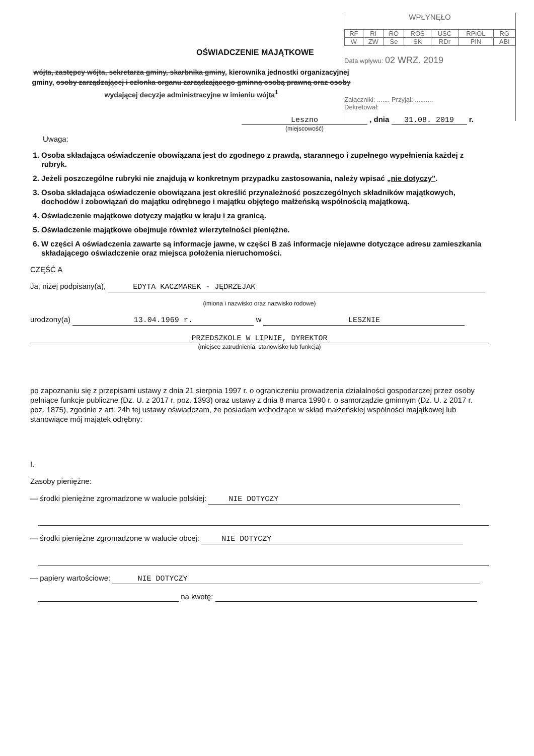WPŁYNĘŁO
| RF | RI | RO | ROS | USC | RPiOL | RG |
| W | ZW | Se | SK | RDr | PIN | ABI |
Data wpływu: 02 WRZ. 2019
Załączniki: ....... Przyjął: ..........
Dekretował:
OŚWIADCZENIE MAJĄTKOWE
wójta, zastępcy wójta, sekretarza gminy, skarbnika gminy, kierownika jednostki organizacyjnej gminy, osoby zarządzającej i członka organu zarządzającego gminną osobą prawną oraz osoby wydającej decyzje administracyjne w imieniu wójta<sup>1</sup>
Leszno , dnia 31.08. 2019 r.
(miejscowość)
Uwaga:
1. Osoba składająca oświadczenie obowiązana jest do zgodnego z prawdą, starannego i zupełnego wypełnienia każdej z rubryk.
2. Jeżeli poszczególne rubryki nie znajdują w konkretnym przypadku zastosowania, należy wpisać „nie dotyczy".
3. Osoba składająca oświadczenie obowiązana jest określić przynależność poszczególnych składników majątkowych, dochodów i zobowiązań do majątku odrębnego i majątku objętego małżeńską wspólnością majątkową.
4. Oświadczenie majątkowe dotyczy majątku w kraju i za granicą.
5. Oświadczenie majątkowe obejmuje również wierzytelności pieniężne.
6. W części A oświadczenia zawarte są informacje jawne, w części B zaś informacje niejawne dotyczące adresu zamieszkania składającego oświadczenie oraz miejsca położenia nieruchomości.
CZĘŚĆ A
Ja, niżej podpisany(a), EDYTA KACZMAREK - JĘDRZEJAK
(imiona i nazwisko oraz nazwisko rodowe)
urodzony(a) 13.04.1969 r. w LESZNIE
PRZEDSZKOLE W LIPNIE, DYREKTOR
(miejsce zatrudnienia, stanowisko lub funkcja)
po zapoznaniu się z przepisami ustawy z dnia 21 sierpnia 1997 r. o ograniczeniu prowadzenia działalności gospodarczej przez osoby pełniące funkcje publiczne (Dz. U. z 2017 r. poz. 1393) oraz ustawy z dnia 8 marca 1990 r. o samorządzie gminnym (Dz. U. z 2017 r. poz. 1875), zgodnie z art. 24h tej ustawy oświadczam, że posiadam wchodzące w skład małżeńskiej wspólności majątkowej lub stanowiące mój majątek odrębny:
I.
Zasoby pieniężne:
— środki pieniężne zgromadzone w walucie polskiej: NIE DOTYCZY
— środki pieniężne zgromadzone w walucie obcej: NIE DOTYCZY
— papiery wartościowe: NIE DOTYCZY
na kwotę: